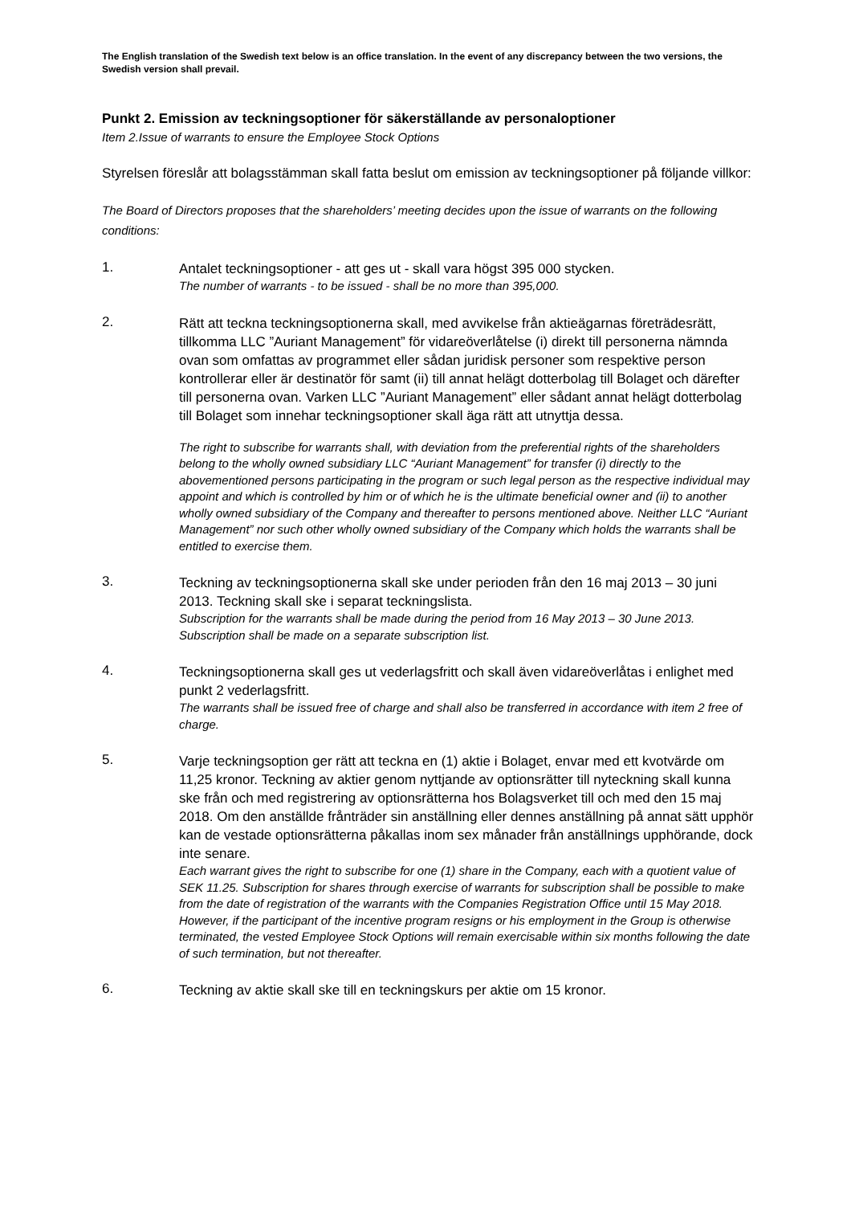The English translation of the Swedish text below is an office translation. In the event of any discrepancy between the two versions, the Swedish version shall prevail.
Punkt 2. Emission av teckningsoptioner för säkerställande av personaloptioner
Item 2.Issue of warrants to ensure the Employee Stock Options
Styrelsen föreslår att bolagsstämman skall fatta beslut om emission av teckningsoptioner på följande villkor:
The Board of Directors proposes that the shareholders’ meeting decides upon the issue of warrants on the following conditions:
1.
Antalet teckningsoptioner - att ges ut - skall vara högst 395 000 stycken.
The number of warrants - to be issued - shall be no more than 395,000.
2.
Rätt att teckna teckningsoptionerna skall, med avvikelse från aktieägarnas företrädesrätt, tillkomma LLC ”Auriant Management” för vidareöverlåtelse (i) direkt till personerna nämnda ovan som omfattas av programmet eller sådan juridisk personer som respektive person kontrollerar eller är destinatör för samt (ii) till annat helägt dotterbolag till Bolaget och därefter till personerna ovan. Varken LLC ”Auriant Management” eller sådant annat helägt dotterbolag till Bolaget som innehar teckningsoptioner skall äga rätt att utnyttja dessa.
The right to subscribe for warrants shall, with deviation from the preferential rights of the shareholders belong to the wholly owned subsidiary LLC “Auriant Management” for transfer (i) directly to the abovementioned persons participating in the program or such legal person as the respective individual may appoint and which is controlled by him or of which he is the ultimate beneficial owner and (ii) to another wholly owned subsidiary of the Company and thereafter to persons mentioned above. Neither LLC “Auriant Management” nor such other wholly owned subsidiary of the Company which holds the warrants shall be entitled to exercise them.
3.
Teckning av teckningsoptionerna skall ske under perioden från den 16 maj 2013 – 30 juni 2013. Teckning skall ske i separat teckningslista.
Subscription for the warrants shall be made during the period from 16 May 2013 – 30 June 2013. Subscription shall be made on a separate subscription list.
4.
Teckningsoptionerna skall ges ut vederlagsfritt och skall även vidareöverlåtas i enlighet med punkt 2 vederlagsfritt.
The warrants shall be issued free of charge and shall also be transferred in accordance with item 2 free of charge.
5.
Varje teckningsoption ger rätt att teckna en (1) aktie i Bolaget, envar med ett kvotvärde om 11,25 kronor. Teckning av aktier genom nyttjande av optionsrätter till nyteckning skall kunna ske från och med registrering av optionsrätterna hos Bolagsverket till och med den 15 maj 2018. Om den anställde frånträder sin anställning eller dennes anställning på annat sätt upphör kan de vestade optionsrätterna påkallas inom sex månader från anställnings upphörande, dock inte senare.
Each warrant gives the right to subscribe for one (1) share in the Company, each with a quotient value of SEK 11.25. Subscription for shares through exercise of warrants for subscription shall be possible to make from the date of registration of the warrants with the Companies Registration Office until 15 May 2018. However, if the participant of the incentive program resigns or his employment in the Group is otherwise terminated, the vested Employee Stock Options will remain exercisable within six months following the date of such termination, but not thereafter.
6.
Teckning av aktie skall ske till en teckningskurs per aktie om 15 kronor.